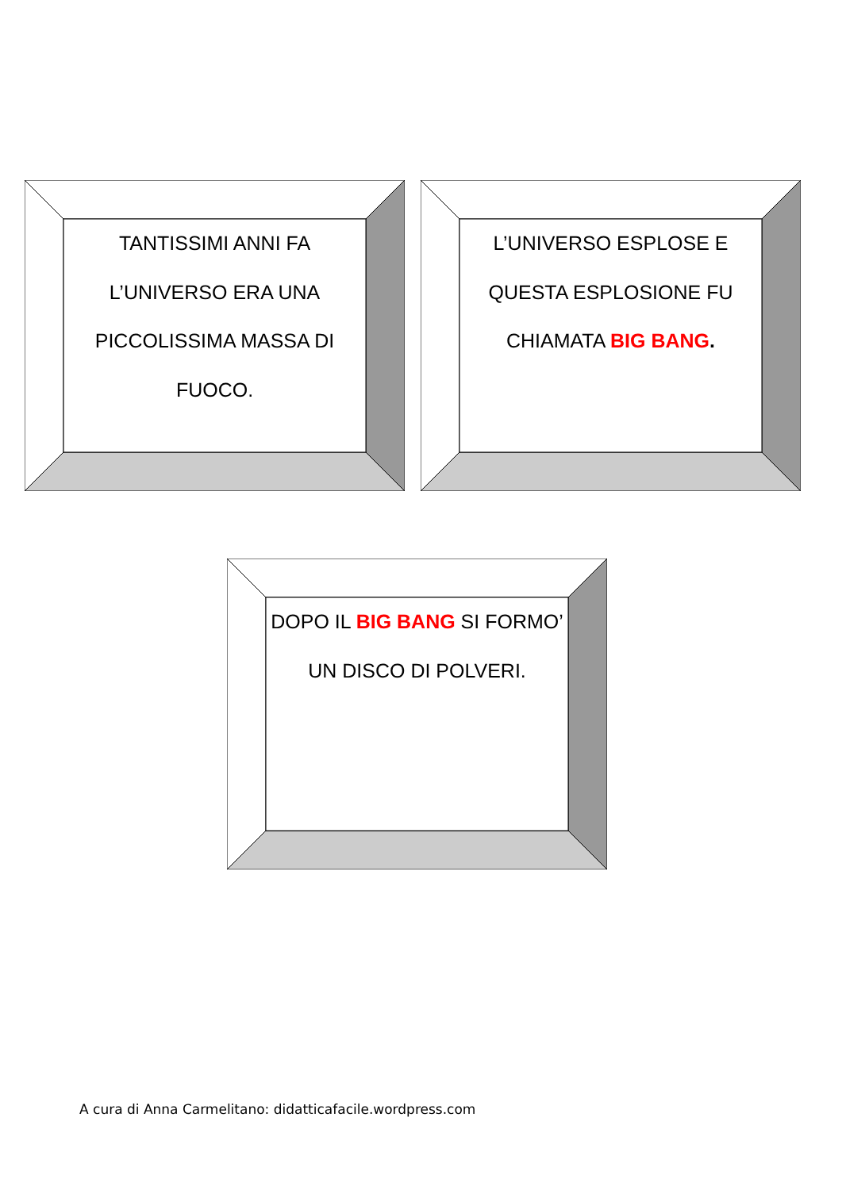TANTISSIMI ANNI FA L’UNIVERSO ERA UNA PICCOLISSIMA MASSA DI FUOCO.
L’UNIVERSO ESPLOSE E QUESTA ESPLOSIONE FU CHIAMATA BIG BANG.
DOPO IL BIG BANG SI FORMO’ UN DISCO DI POLVERI.
A cura di Anna Carmelitano: didatticafacile.wordpress.com